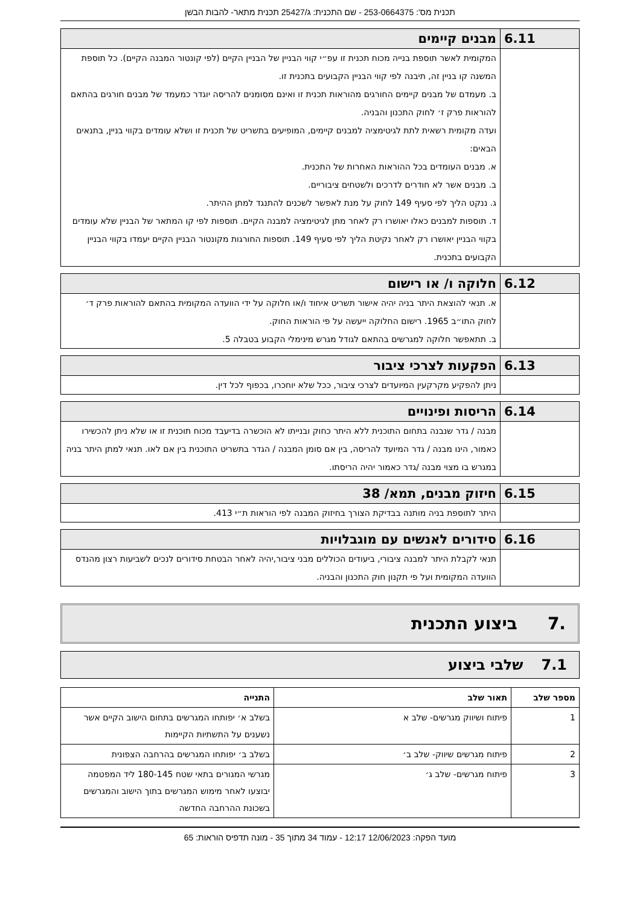תכנית מס': 253-0664375 - שם התכנית: ג/25427 תכנית מתאר- להבות הבשן
| 6.11 | מבנים קיימים |
| | המקומית לאשר תוספת בנייה מכוח תכנית זו עפ״י קווי הבניין של הבניין הקיים (לפי קונטור המבנה הקיים). כל תוספת המשנה קו בניין זה, תיבנה לפי קווי הבניין הקבועים בתכנית זו. ב. מעמדם של מבנים קיימים החורגים מהוראות תכנית זו ואינם מסומנים להריסה יוגדר כמעמד של מבנים חורגים בהתאם להוראות פרק ז׳ לחוק התכנון והבניה. ועדה מקומית רשאית לתת לגיטימציה למבנים קיימים, המופיעים בתשריט של תכנית זו ושלא עומדים בקווי בניין, בתנאים הבאים: א. מבנים העומדים בכל ההוראות האחרות של התכנית. ב. מבנים אשר לא חודרים לדרכים ולשטחים ציבוריים. ג. ננקט הליך לפי סעיף 149 לחוק על מנת לאפשר לשכנים להתנגד למתן ההיתר. ד. תוספות למבנים כאלו יאושרו רק לאחר מתן לגיטימציה למבנה הקיים. תוספות לפי קו המתאר של הבניין שלא עומדים בקווי הבניין יאושרו רק לאחר נקיטת הליך לפי סעיף 149. תוספות החורגות מקונטור הבניין הקיים יעמדו בקווי הבניין הקבועים בתכנית. |
| 6.12 | חלוקה ו/ או רישום |
| | א. תנאי להוצאת היתר בניה יהיה אישור תשריט איחוד ו/או חלוקה על ידי הוועדה המקומית בהתאם להוראות פרק ד׳ לחוק התו״ב 1965. רישום החלוקה ייעשה על פי הוראות החוק. ב. תתאפשר חלוקה למגרשים בהתאם לגודל מגרש מינימלי הקבוע בטבלה 5. |
| 6.13 | הפקעות לצרכי ציבור |
| | ניתן להפקיע מקרקעין המיועדים לצרכי ציבור, ככל שלא יוחכרו, בכפוף לכל דין. |
| 6.14 | הריסות ופינויים |
| | מבנה / גדר שנבנה בתחום התוכנית ללא היתר כחוק ובנייתו לא הוכשרה בדיעבד מכוח תוכנית זו או שלא ניתן להכשירו כאמור, הינו מבנה / גדר המיועד להריסה, בין אם סומן המבנה / הגדר בתשריט התוכנית בין אם לאו. תנאי למתן היתר בניה במגרש בו מצוי מבנה /גדר כאמור יהיה הריסתו. |
| 6.15 | חיזוק מבנים, תמא/ 38 |
| | היתר לתוספת בניה מותנה בבדיקת הצורך בחיזוק המבנה לפי הוראות ת״י 413. |
| 6.16 | סידורים לאנשים עם מוגבלויות |
| | תנאי לקבלת היתר למבנה ציבורי, ביעודים הכוללים מבני ציבור,יהיה לאחר הבטחת סידורים לנכים לשביעות רצון מהנדס הוועדה המקומית ועל פי תקנון חוק התכנון והבניה. |
.7ביצוע התכנית
7.1שלבי ביצוע
| מספר שלב | תאור שלב | התנייה |
| --- | --- | --- |
| 1 | פיתוח ושיווק מגרשים- שלב א | בשלב א׳ יפותחו המגרשים בתחום הישוב הקיים אשר נשענים על התשתיות הקיימות |
| 2 | פיתוח מגרשים שיווק- שלב ב׳ | בשלב ב׳ יפותחו המגרשים בהרחבה הצפונית |
| 3 | פיתוח מגרשים- שלב ג׳ | מגרשי המגורים בתאי שטח 180-145 ליד המפטמה יבוצעו לאחר מימוש המגרשים בתוך הישוב והמגרשים בשכונת ההרחבה החדשה |
מועד הפקה: 12/06/2023 12:17 - עמוד 34 מתוך 35 - מונה תדפיס הוראות: 65